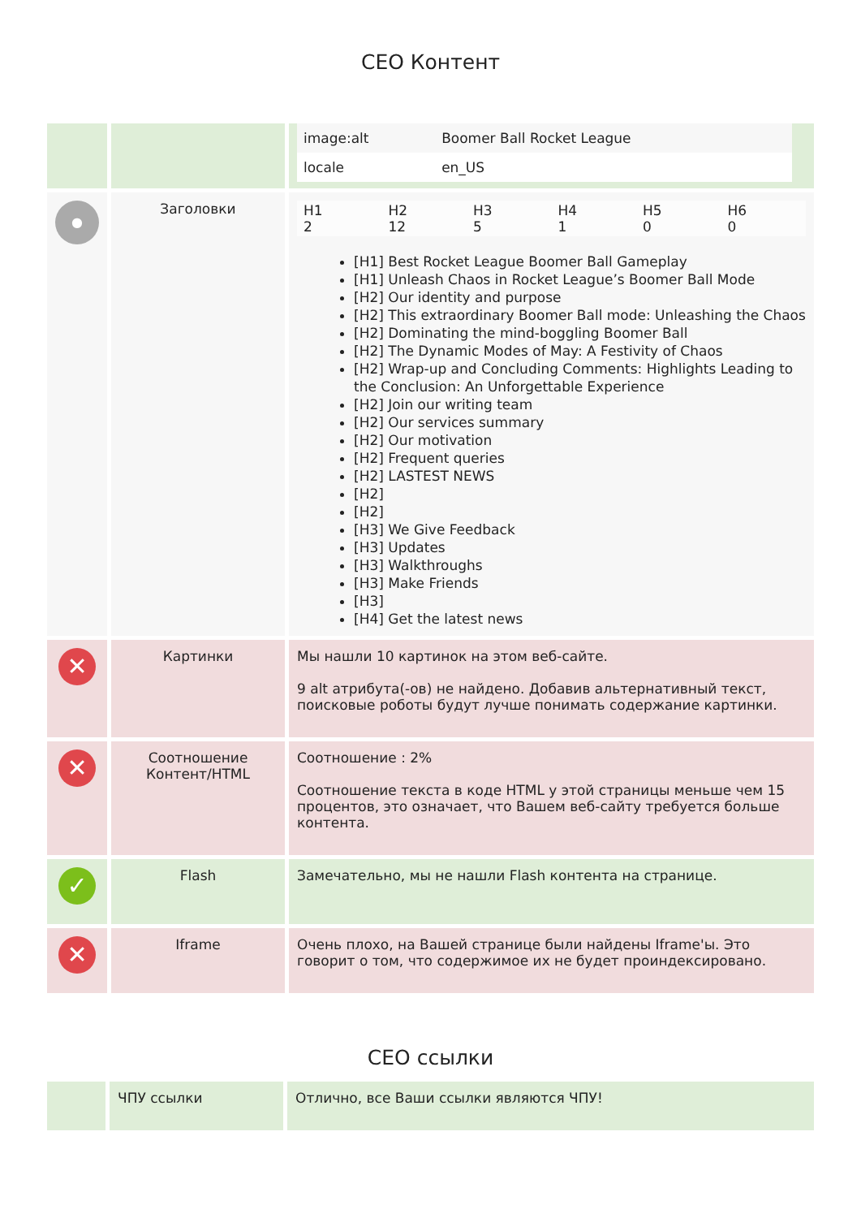СЕО Контент
| | | / image:alt / Boomer Ball Rocket League / / locale / en_US / |
| ● | Заголовки | / H1 2 / H2 12 / H3 5 / H4 1 / H5 0 / H6 0 / [H1] Best Rocket League Boomer Ball Gameplay [H1] Unleash Chaos in Rocket League’s Boomer Ball Mode [H2] Our identity and purpose [H2] This extraordinary Boomer Ball mode: Unleashing the Chaos [H2] Dominating the mind-boggling Boomer Ball [H2] The Dynamic Modes of May: A Festivity of Chaos [H2] Wrap-up and Concluding Comments: Highlights Leading to the Conclusion: An Unforgettable Experience [H2] Join our writing team [H2] Our services summary [H2] Our motivation [H2] Frequent queries [H2] LASTEST NEWS [H2] [H2] [H3] We Give Feedback [H3] Updates [H3] Walkthroughs [H3] Make Friends [H3] [H4] Get the latest news |
| ✕ | Картинки | Мы нашли 10 картинок на этом веб-сайте. 9 alt атрибута(-ов) не найдено. Добавив альтернативный текст, поисковые роботы будут лучше понимать содержание картинки. |
| ✕ | Соотношение Контент/HTML | Соотношение : 2% Соотношение текста в коде HTML у этой страницы меньше чем 15 процентов, это означает, что Вашем веб-сайту требуется больше контента. |
| ✓ | Flash | Замечательно, мы не нашли Flash контента на странице. |
| ✕ | Iframe | Очень плохо, на Вашей странице были найдены Iframe'ы. Это говорит о том, что содержимое их не будет проиндексировано. |
СЕО ссылки
| | ЧПУ ссылки | Отлично, все Ваши ссылки являются ЧПУ! |